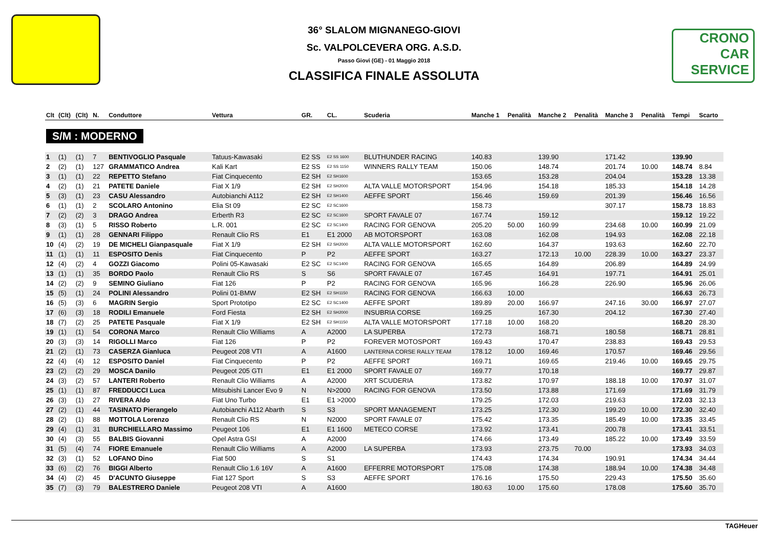CRONO
CAR
SERVICE
36° SLALOM MIGNANEGO-GIOVI
Sc. VALPOLCEVERA ORG. A.S.D.
Passo Giovi (GE) - 01 Maggio 2018
CLASSIFICA FINALE ASSOLUTA
| Clt | (Clt) | (Clt) | N. | Conduttore | Vettura | GR. | CL. | Scuderia | Manche 1 | Penalità | Manche 2 | Penalità | Manche 3 | Penalità | Tempi | Scarto |
| --- | --- | --- | --- | --- | --- | --- | --- | --- | --- | --- | --- | --- | --- | --- | --- | --- |
| S/M : MODERNO | | | | | | | | | | | | | | | | |
| 1 | (1) | (1) | 7 | BENTIVOGLIO Pasquale | Tatuus-Kawasaki | E2 SS | E2 SS 1600 | BLUTHUNDER RACING | 140.83 | | 139.90 | | 171.42 | | 139.90 | |
| 2 | (2) | (1) | 127 | GRAMMATICO Andrea | Kali Kart | E2 SS | E2 SS 1150 | WINNERS RALLY TEAM | 150.06 | | 148.74 | | 201.74 | 10.00 | 148.74 | 8.84 |
| 3 | (1) | (1) | 22 | REPETTO Stefano | Fiat Cinquecento | E2 SH | E2 SH1600 | | 153.65 | | 153.28 | | 204.04 | | 153.28 | 13.38 |
| 4 | (2) | (1) | 21 | PATETE Daniele | Fiat X 1/9 | E2 SH | E2 SH2000 | ALTA VALLE MOTORSPORT | 154.96 | | 154.18 | | 185.33 | | 154.18 | 14.28 |
| 5 | (3) | (1) | 23 | CASU Alessandro | Autobianchi A112 | E2 SH | E2 SH1400 | AEFFE SPORT | 156.46 | | 159.69 | | 201.39 | | 156.46 | 16.56 |
| 6 | (1) | (1) | 2 | SCOLARO Antonino | Elia St 09 | E2 SC | E2 SC1600 | | 158.73 | | | | 307.17 | | 158.73 | 18.83 |
| 7 | (2) | (2) | 3 | DRAGO Andrea | Erberth R3 | E2 SC | E2 SC1600 | SPORT FAVALE 07 | 167.74 | | 159.12 | | | | 159.12 | 19.22 |
| 8 | (3) | (1) | 5 | RISSO Roberto | L.R. 001 | E2 SC | E2 SC1400 | RACING FOR GENOVA | 205.20 | 50.00 | 160.99 | | 234.68 | 10.00 | 160.99 | 21.09 |
| 9 | (1) | (1) | 28 | GENNARI Filippo | Renault Clio RS | E1 | E1 2000 | AB MOTORSPORT | 163.08 | | 162.08 | | 194.93 | | 162.08 | 22.18 |
| 10 | (4) | (2) | 19 | DE MICHELI Gianpasquale | Fiat X 1/9 | E2 SH | E2 SH2000 | ALTA VALLE MOTORSPORT | 162.60 | | 164.37 | | 193.63 | | 162.60 | 22.70 |
| 11 | (1) | (1) | 11 | ESPOSITO Denis | Fiat Cinquecento | P | P2 | AEFFE SPORT | 163.27 | | 172.13 | 10.00 | 228.39 | 10.00 | 163.27 | 23.37 |
| 12 | (4) | (2) | 4 | GOZZI Giacomo | Polini 05-Kawasaki | E2 SC | E2 SC1400 | RACING FOR GENOVA | 165.65 | | 164.89 | | 206.89 | | 164.89 | 24.99 |
| 13 | (1) | (1) | 35 | BORDO Paolo | Renault Clio RS | S | S6 | SPORT FAVALE 07 | 167.45 | | 164.91 | | 197.71 | | 164.91 | 25.01 |
| 14 | (2) | (2) | 9 | SEMINO Giuliano | Fiat 126 | P | P2 | RACING FOR GENOVA | 165.96 | | 166.28 | | 226.90 | | 165.96 | 26.06 |
| 15 | (5) | (1) | 24 | POLINI Alessandro | Polini 01-BMW | E2 SH | E2 SH1150 | RACING FOR GENOVA | 166.63 | 10.00 | | | | | 166.63 | 26.73 |
| 16 | (5) | (3) | 6 | MAGRIN Sergio | Sport Prototipo | E2 SC | E2 SC1400 | AEFFE SPORT | 189.89 | 20.00 | 166.97 | | 247.16 | 30.00 | 166.97 | 27.07 |
| 17 | (6) | (3) | 18 | RODILI Emanuele | Ford Fiesta | E2 SH | E2 SH2000 | INSUBRIA CORSE | 169.25 | | 167.30 | | 204.12 | | 167.30 | 27.40 |
| 18 | (7) | (2) | 25 | PATETE Pasquale | Fiat X 1/9 | E2 SH | E2 SH1150 | ALTA VALLE MOTORSPORT | 177.18 | 10.00 | 168.20 | | | | 168.20 | 28.30 |
| 19 | (1) | (1) | 54 | CORONA Marco | Renault Clio Williams | A | A2000 | LA SUPERBA | 172.73 | | 168.71 | | 180.58 | | 168.71 | 28.81 |
| 20 | (3) | (3) | 14 | RIGOLLI Marco | Fiat 126 | P | P2 | FOREVER MOTOSPORT | 169.43 | | 170.47 | | 238.83 | | 169.43 | 29.53 |
| 21 | (2) | (1) | 73 | CASERZA Gianluca | Peugeot 208 VTI | A | A1600 | LANTERNA CORSE RALLY TEAM | 178.12 | 10.00 | 169.46 | | 170.57 | | 169.46 | 29.56 |
| 22 | (4) | (4) | 12 | ESPOSITO Daniel | Fiat Cinquecento | P | P2 | AEFFE SPORT | 169.71 | | 169.65 | | 219.46 | 10.00 | 169.65 | 29.75 |
| 23 | (2) | (2) | 29 | MOSCA Danilo | Peugeot 205 GTI | E1 | E1 2000 | SPORT FAVALE 07 | 169.77 | | 170.18 | | | | 169.77 | 29.87 |
| 24 | (3) | (2) | 57 | LANTERI Roberto | Renault Clio Williams | A | A2000 | XRT SCUDERIA | 173.82 | | 170.97 | | 188.18 | 10.00 | 170.97 | 31.07 |
| 25 | (1) | (1) | 87 | FREDDUCCI Luca | Mitsubishi Lancer Evo 9 | N | N>2000 | RACING FOR GENOVA | 173.50 | | 173.88 | | 171.69 | | 171.69 | 31.79 |
| 26 | (3) | (1) | 27 | RIVERA Aldo | Fiat Uno Turbo | E1 | E1 >2000 | | 179.25 | | 172.03 | | 219.63 | | 172.03 | 32.13 |
| 27 | (2) | (1) | 44 | TASINATO Pierangelo | Autobianchi A112 Abarth | S | S3 | SPORT MANAGEMENT | 173.25 | | 172.30 | | 199.20 | 10.00 | 172.30 | 32.40 |
| 28 | (2) | (1) | 88 | MOTTOLA Lorenzo | Renault Clio RS | N | N2000 | SPORT FAVALE 07 | 175.42 | | 173.35 | | 185.49 | 10.00 | 173.35 | 33.45 |
| 29 | (4) | (1) | 31 | BURCHIELLARO Massimo | Peugeot 106 | E1 | E1 1600 | METECO CORSE | 173.92 | | 173.41 | | 200.78 | | 173.41 | 33.51 |
| 30 | (4) | (3) | 55 | BALBIS Giovanni | Opel Astra GSI | A | A2000 | | 174.66 | | 173.49 | | 185.22 | 10.00 | 173.49 | 33.59 |
| 31 | (5) | (4) | 74 | FIORE Emanuele | Renault Clio Williams | A | A2000 | LA SUPERBA | 173.93 | | 273.75 | 70.00 | | | 173.93 | 34.03 |
| 32 | (3) | (1) | 52 | LOFANO Dino | Fiat 500 | S | S1 | | 174.43 | | 174.34 | | 190.91 | | 174.34 | 34.44 |
| 33 | (6) | (2) | 76 | BIGGI Alberto | Renault Clio 1.6 16V | A | A1600 | EFFERRE MOTORSPORT | 175.08 | | 174.38 | | 188.94 | 10.00 | 174.38 | 34.48 |
| 34 | (4) | (2) | 45 | D'ACUNTO Giuseppe | Fiat 127 Sport | S | S3 | AEFFE SPORT | 176.16 | | 175.50 | | 229.43 | | 175.50 | 35.60 |
| 35 | (7) | (3) | 79 | BALESTRERO Daniele | Peugeot 208 VTI | A | A1600 | | 180.63 | 10.00 | 175.60 | | 178.08 | | 175.60 | 35.70 |
TAGHeuer